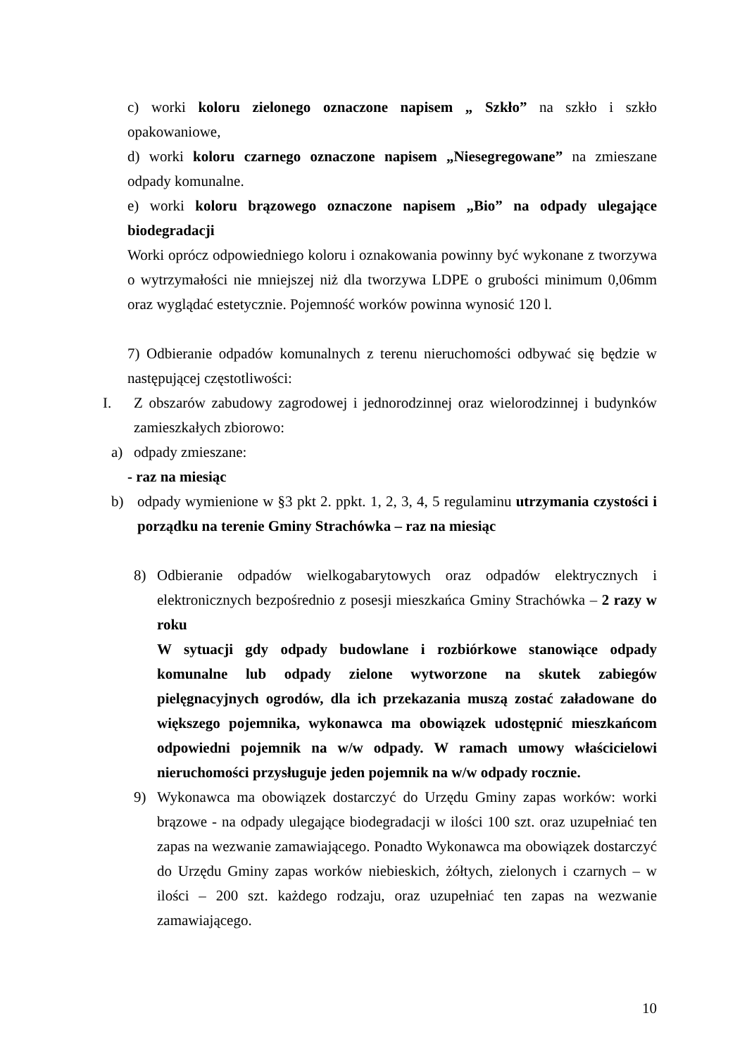c) worki koloru zielonego oznaczone napisem „ Szkło” na szkło i szkło opakowaniowe,
d) worki koloru czarnego oznaczone napisem „Niesegregowane” na zmieszane odpady komunalne.
e) worki koloru brązowego oznaczone napisem „Bio” na odpady ulegające biodegradacji
Worki oprócz odpowiedniego koloru i oznakowania powinny być wykonane z tworzywa o wytrzymałości nie mniejszej niż dla tworzywa LDPE o grubości minimum 0,06mm oraz wyglądać estetycznie. Pojemność worków powinna wynosić 120 l.
7) Odbieranie odpadów komunalnych z terenu nieruchomości odbywać się będzie w następującej częstotliwości:
I. Z obszarów zabudowy zagrodowej i jednorodzinnej oraz wielorodzinnej i budynków zamieszkałych zbiorowo:
a) odpady zmieszane:
- raz na miesiąc
b) odpady wymienione w §3 pkt 2. ppkt. 1, 2, 3, 4, 5 regulaminu utrzymania czystości i porządku na terenie Gminy Strachówka – raz na miesiąc
8) Odbieranie odpadów wielkogabarytowych oraz odpadów elektrycznych i elektronicznych bezpośrednio z posesji mieszkańca Gminy Strachówka – 2 razy w roku
W sytuacji gdy odpady budowlane i rozbiórkowe stanowiące odpady komunalne lub odpady zielone wytworzone na skutek zabiegów pielęgnacyjnych ogrodów, dla ich przekazania muszą zostać załadowane do większego pojemnika, wykonawca ma obowiązek udostępnić mieszkańcom odpowiedni pojemnik na w/w odpady. W ramach umowy właścicielowi nieruchomości przysługuje jeden pojemnik na w/w odpady rocznie.
9) Wykonawca ma obowiązek dostarczyć do Urzędu Gminy zapas worków: worki brązowe - na odpady ulegające biodegradacji w ilości 100 szt. oraz uzupełniać ten zapas na wezwanie zamawiającego. Ponadto Wykonawca ma obowiązek dostarczyć do Urzędu Gminy zapas worków niebieskich, żółtych, zielonych i czarnych – w ilości – 200 szt. każdego rodzaju, oraz uzupełniać ten zapas na wezwanie zamawiającego.
10